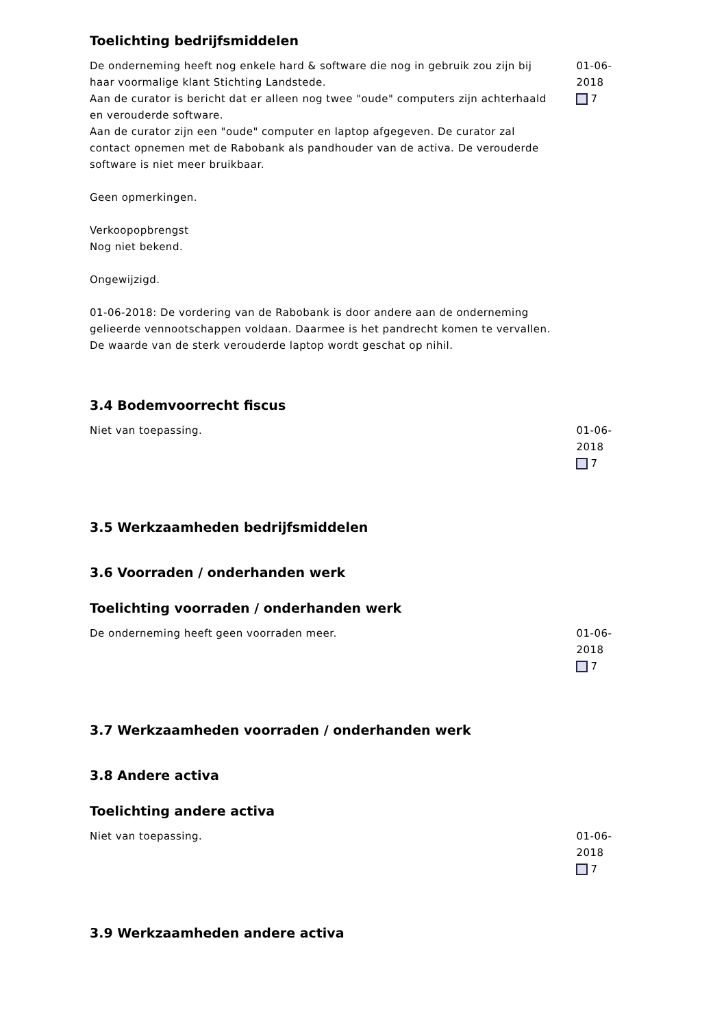Toelichting bedrijfsmiddelen
De onderneming heeft nog enkele hard & software die nog in gebruik zou zijn bij haar voormalige klant Stichting Landstede.
Aan de curator is bericht dat er alleen nog twee "oude" computers zijn achterhaald en verouderde software.
Aan de curator zijn een "oude" computer en laptop afgegeven. De curator zal contact opnemen met de Rabobank als pandhouder van de activa. De verouderde software is niet meer bruikbaar.
Geen opmerkingen.
Verkoopopbrengst
Nog niet bekend.
Ongewijzigd.
01-06-2018: De vordering van de Rabobank is door andere aan de onderneming gelieerde vennootschappen voldaan. Daarmee is het pandrecht komen te vervallen. De waarde van de sterk verouderde laptop wordt geschat op nihil.
01-06-2018
7
3.4 Bodemvoorrecht fiscus
Niet van toepassing. 01-06-2018
7
3.5 Werkzaamheden bedrijfsmiddelen
3.6 Voorraden / onderhanden werk
Toelichting voorraden / onderhanden werk
De onderneming heeft geen voorraden meer. 01-06-2018
7
3.7 Werkzaamheden voorraden / onderhanden werk
3.8 Andere activa
Toelichting andere activa
Niet van toepassing. 01-06-2018
7
3.9 Werkzaamheden andere activa